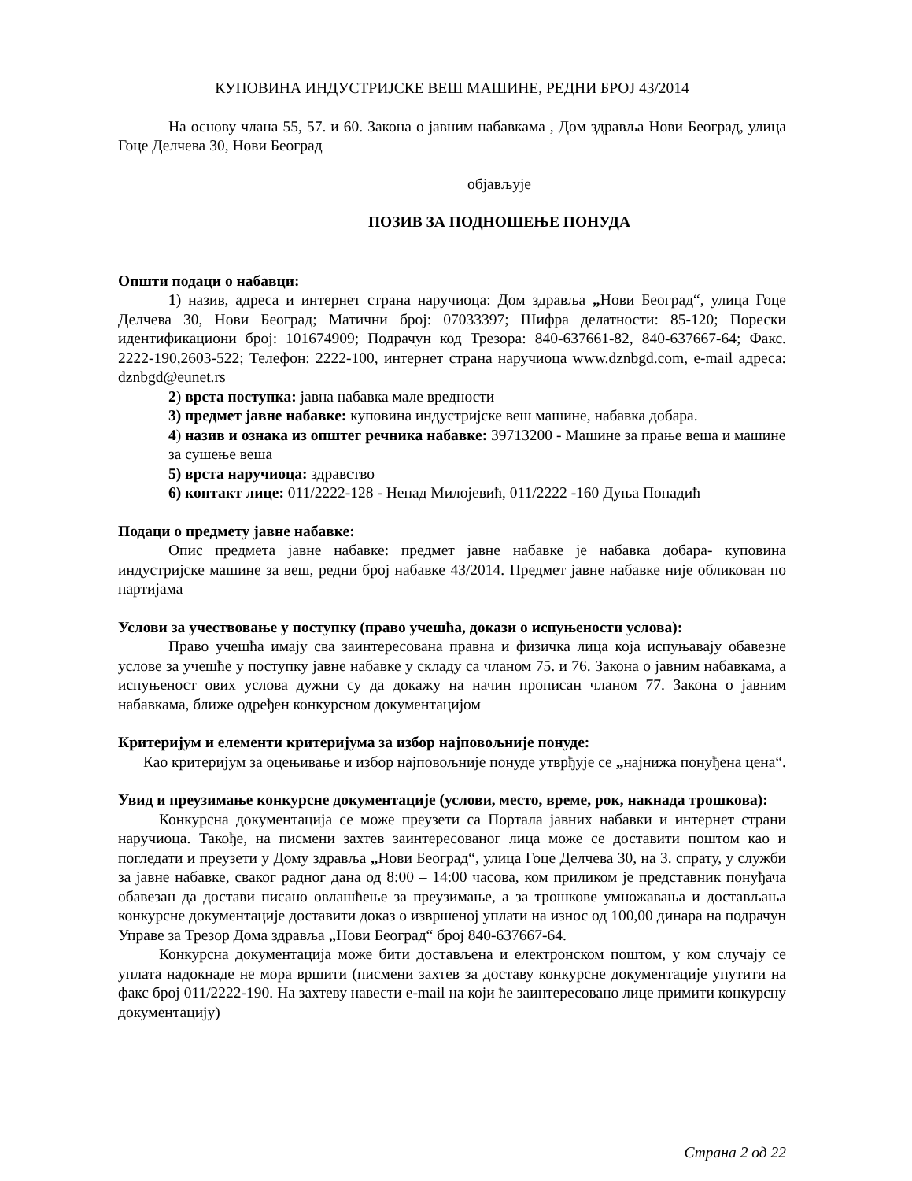КУПОВИНА ИНДУСТРИЈСКЕ ВЕШ МАШИНЕ, РЕДНИ БРОЈ 43/2014
На основу члана 55, 57. и 60. Закона о јавним набавкама , Дом здравља Нови Београд, улица Гоце Делчева 30, Нови Београд
објављује
ПОЗИВ ЗА ПОДНОШЕЊЕ ПОНУДА
Општи подаци о набавци:
1) назив, адреса и интернет страна наручиоца: Дом здравља „Нови Београд“, улица Гоце Делчева 30, Нови Београд; Матични број: 07033397; Шифра делатности: 85-120; Порески идентификациони број: 101674909; Подрачун код Трезора: 840-637661-82, 840-637667-64; Факс. 2222-190,2603-522; Телефон: 2222-100, интернет страна наручиоца www.dznbgd.com, e-mail адреса: dznbgd@eunet.rs
2) врста поступка: јавна набавка мале вредности
3) предмет јавне набавке: куповина индустријске веш машине, набавка добара.
4) назив и ознака из општег речника набавке: 39713200 - Машине за прање веша и машине за сушење веша
5) врста наручиоца: здравство
6) контакт лице: 011/2222-128 - Ненад Милојевић, 011/2222 -160 Дуња Попадић
Подаци о предмету јавне набавке:
Опис предмета јавне набавке: предмет јавне набавке је набавка добара- куповина индустријске машине за веш, редни број набавке 43/2014. Предмет јавне набавке није обликован по партијама
Услови за учествовање у поступку (право учешћа, докази о испуњености услова):
Право учешћа имају сва заинтересована правна и физичка лица која испуњавају обавезне услове за учешће у поступку јавне набавке у складу са чланом 75. и 76. Закона о јавним набавкама, а испуњеност ових услова дужни су да докажу на начин прописан чланом 77. Закона о јавним набавкама, ближе одређен конкурсном документацијом
Критеријум и елементи критеријума за избор најповољније понуде:
Као критеријум за оцењивање и избор најповољније понуде утврђује се „најнижа понуђена цена“.
Увид и преузимање конкурсне документације (услови, место, време, рок, накнада трошкова):
Конкурсна документација се може преузети са Портала јавних набавки и интернет страни наручиоца. Такође, на писмени захтев заинтересованог лица може се доставити поштом као и погледати и преузети у Дому здравља „Нови Београд“, улица Гоце Делчева 30, на 3. спрату, у служби за јавне набавке, сваког радног дана од 8:00 – 14:00 часова, ком приликом је представник понуђача обавезан да достави писано овлашћење за преузимање, а за трошкове умножавања и достављања конкурсне документације доставити доказ о извршеној уплати на износ од 100,00 динара на подрачун Управе за Трезор Дома здравља „Нови Београд“ број 840-637667-64.
Конкурсна документација може бити достављена и електронском поштом, у ком случају се уплата надокнаде не мора вршити (писмени захтев за доставу конкурсне документације упутити на факс број 011/2222-190. На захтеву навести e-mail на који ће заинтересовано лице примити конкурсну документацију)
Страна 2 од 22